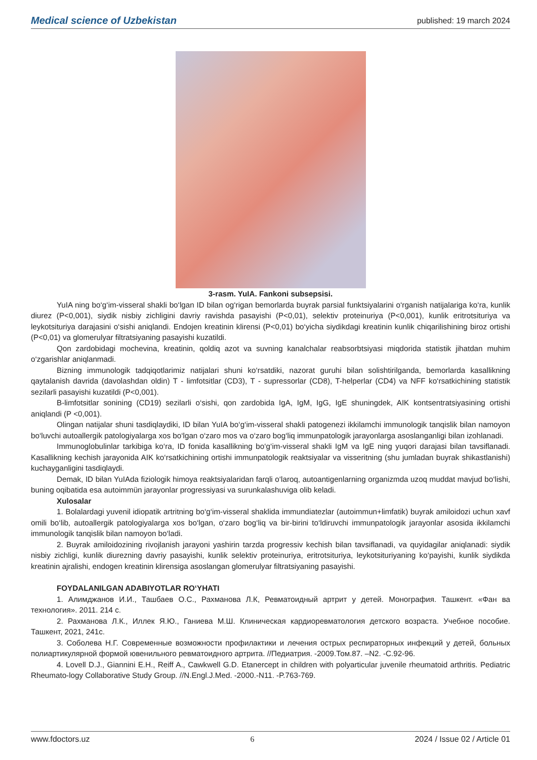Medical science of Uzbekistan published: 19 march 2024
3-rasm. YuIA. Fankoni subsepsisi.
YuIA ning bo‘g‘im-visseral shakli bo‘lgan ID bilan og‘rigan bemorlarda buyrak parsial funktsiyalarini o‘rganish natijalariga ko‘ra, kunlik diurez (P<0,001), siydik nisbiy zichligini davriy ravishda pasayishi (P<0,01), selektiv proteinuriya (P<0,001), kunlik eritrotsituriya va leykotsituriya darajasini o‘sishi aniqlandi. Endojen kreatinin klirensi (P<0,01) bo‘yicha siydikdagi kreatinin kunlik chiqarilishining biroz ortishi (P<0,01) va glomerulyar filtratsiyaning pasayishi kuzatildi.
Qon zardobidagi mochevina, kreatinin, qoldiq azot va suvning kanalchalar reabsorbtsiyasi miqdorida statistik jihatdan muhim o‘zgarishlar aniqlanmadi.
Bizning immunologik tadqiqotlarimiz natijalari shuni ko‘rsatdiki, nazorat guruhi bilan solishtirilganda, bemorlarda kasallikning qaytalanish davrida (davolashdan oldin) T - limfotsitlar (CD3), T - supressorlar (CD8), T-helperlar (CD4) va NFF ko‘rsatkichining statistik sezilarli pasayishi kuzatildi (P<0,001).
B-limfotsitlar sonining (CD19) sezilarli o‘sishi, qon zardobida IgA, IgM, IgG, IgE shuningdek, AIK kontsentratsiyasining ortishi aniqlandi (P <0,001).
Olingan natijalar shuni tasdiqlaydiki, ID bilan YuIA bo‘g‘im-visseral shakli patogenezi ikkilamchi immunologik tanqislik bilan namoyon bo‘luvchi autoallergik patologiyalarga xos bo‘lgan o‘zaro mos va o‘zaro bog‘liq immunpatologik jarayonlarga asoslanganligi bilan izohlanadi.
Immunoglobulinlar tarkibiga ko‘ra, ID fonida kasallikning bo‘g‘im-visseral shakli IgM va IgE ning yuqori darajasi bilan tavsiflanadi. Kasallikning kechish jarayonida AIK ko‘rsatkichining ortishi immunpatologik reaktsiyalar va visseritning (shu jumladan buyrak shikastlanishi) kuchayganligini tasdiqlaydi.
Demak, ID bilan YuIAda fiziologik himoya reaktsiyalaridan farqli o‘laroq, autoantigenlarning organizmda uzoq muddat mavjud bo‘lishi, buning oqibatida esa autoimmün jarayonlar progressiyasi va surunkalashuviga olib keladi.
Xulosalar
1. Bolalardagi yuvenil idiopatik artritning bo‘g‘im-visseral shaklida immundiatezlar (autoimmun+limfatik) buyrak amiloidozi uchun xavf omili bo‘lib, autoallergik patologiyalarga xos bo‘lgan, o‘zaro bog‘liq va bir-birini to‘ldiruvchi immunpatologik jarayonlar asosida ikkilamchi immunologik tanqislik bilan namoyon bo‘ladi.
2. Buyrak amiloidozining rivojlanish jarayoni yashirin tarzda progressiv kechish bilan tavsiflanadi, va quyidagilar aniqlanadi: siydik nisbiy zichligi, kunlik diurezning davriy pasayishi, kunlik selektiv proteinuriya, eritrotsituriya, leykotsituriyaning ko‘payishi, kunlik siydikda kreatinin ajralishi, endogen kreatinin klirensiga asoslangan glomerulyar filtratsiyaning pasayishi.
FOYDALANILGAN ADABIYOTLAR RO‘YHATI
1. Алимджанов И.И., Ташбаев О.С., Рахманова Л.К, Ревматоидный артрит у детей. Монография. Ташкент. «Фан ва технология». 2011. 214 с.
2. Рахманова Л.К., Иллек Я.Ю., Ганиева М.Ш. Клиническая кардиоревматология детского возраста. Учебное пособие. Ташкент, 2021, 241с.
3. Соболева Н.Г. Современные возможности профилактики и лечения острых респираторных инфекций у детей, больных полиартикулярной формой ювенильного ревматоидного артрита. //Педиатрия. -2009.Том.87. –N2. -С.92-96.
4. Lovell D.J., Giannini E.H., Reiff A., Cawkwell G.D. Etanercept in children with polyarticular juvenile rheumatoid arthritis. Pediatric Rheumato-logy Collaborative Study Group. //N.Engl.J.Med. -2000.-N11. -P.763-769.
www.fdoctors.uz 6 2024 / Issue 02 / Article 01